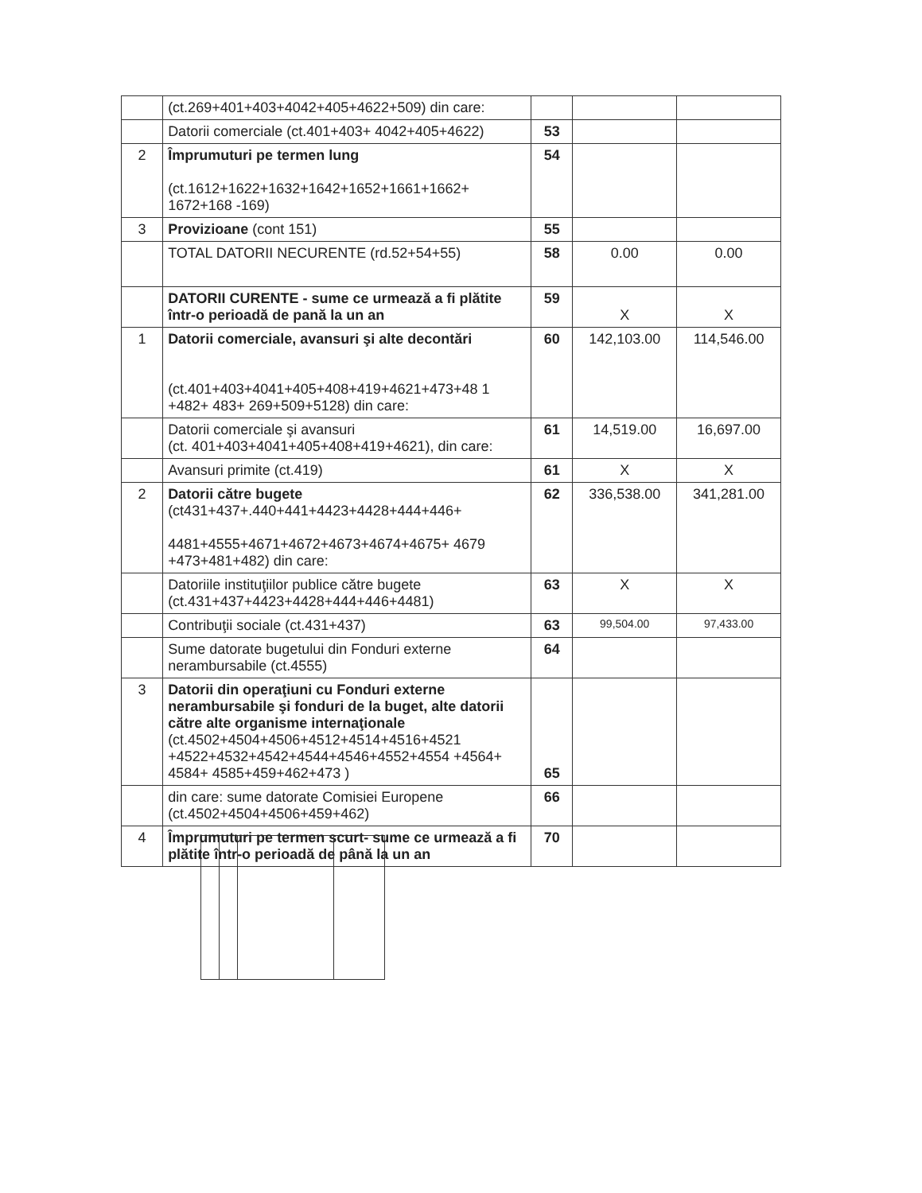| | (ct.269+401+403+4042+405+4622+509) din care: | | | |
| | Datorii comerciale (ct.401+403+ 4042+405+4622) | 53 | | |
| 2 | Împrumuturi pe termen lung (ct.1612+1622+1632+1642+1652+1661+1662+ 1672+168 -169) | 54 | | |
| 3 | Provizioane (cont 151) | 55 | | |
| | TOTAL DATORII NECURENTE (rd.52+54+55) | 58 | 0.00 | 0.00 |
| | DATORII CURENTE - sume ce urmează a fi plătite într-o perioadă de pană la un an | 59 | X | X |
| 1 | Datorii comerciale, avansuri şi alte decontări (ct.401+403+4041+405+408+419+4621+473+48 1 +482+ 483+ 269+509+5128) din care: | 60 | 142,103.00 | 114,546.00 |
| | Datorii comerciale şi avansuri (ct. 401+403+4041+405+408+419+4621), din care: | 61 | 14,519.00 | 16,697.00 |
| | Avansuri primite (ct.419) | 61 | X | X |
| 2 | Datorii către bugete (ct431+437+.440+441+4423+4428+444+446+ 4481+4555+4671+4672+4673+4674+4675+ 4679 +473+481+482) din care: | 62 | 336,538.00 | 341,281.00 |
| | Datoriile instituţiilor publice către bugete (ct.431+437+4423+4428+444+446+4481) | 63 | X | X |
| | Contribuţii sociale (ct.431+437) | 63 | 99,504.00 | 97,433.00 |
| | Sume datorate bugetului din Fonduri externe nerambursabile (ct.4555) | 64 | | |
| 3 | Datorii din operaţiuni cu Fonduri externe nerambursabile şi fonduri de la buget, alte datorii către alte organisme internaţionale (ct.4502+4504+4506+4512+4514+4516+4521 +4522+4532+4542+4544+4546+4552+4554 +4564+ 4584+ 4585+459+462+473 ) | 65 | | |
| | din care: sume datorate Comisiei Europene (ct.4502+4504+4506+459+462) | 66 | | |
| 4 | Împrumuturi pe termen scurt- sume ce urmează a fi plătite într-o perioadă de până la un an | 70 | | |